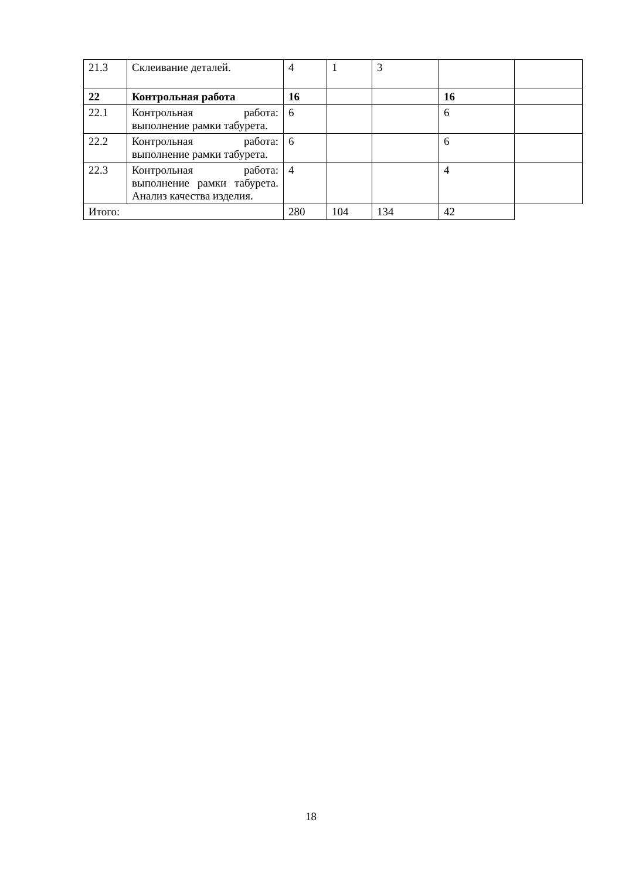| 21.3 | Склеивание деталей. | 4 | 1 | 3 | | |
| 22 | Контрольная работа | 16 | | | 16 | |
| 22.1 | Контрольная работа: выполнение рамки табурета. | 6 | | | 6 | |
| 22.2 | Контрольная работа: выполнение рамки табурета. | 6 | | | 6 | |
| 22.3 | Контрольная работа: выполнение рамки табурета. Анализ качества изделия. | 4 | | | 4 | |
| Итого: | | 280 | 104 | 134 | 42 | |
18